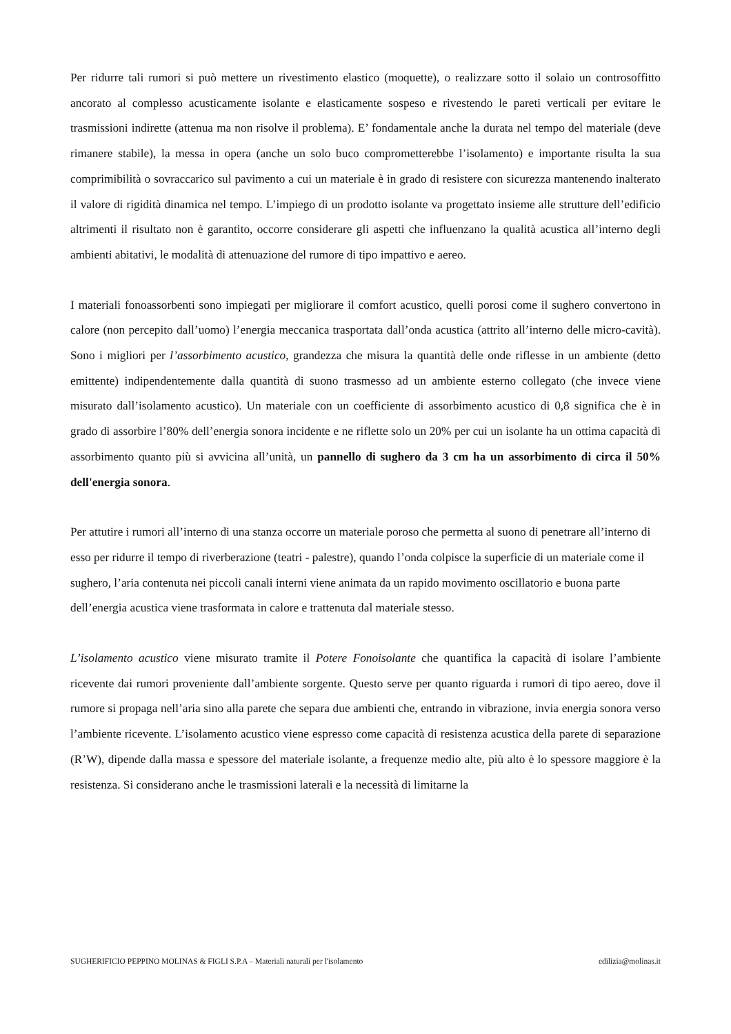Per ridurre tali rumori si può mettere un rivestimento elastico (moquette), o realizzare sotto il solaio un controsoffitto ancorato al complesso acusticamente isolante e elasticamente sospeso e rivestendo le pareti verticali per evitare le trasmissioni indirette (attenua ma non risolve il problema). E’ fondamentale anche la durata nel tempo del materiale (deve rimanere stabile), la messa in opera (anche un solo buco comprometterebbe l’isolamento) e importante risulta la sua comprimibilità o sovraccarico sul pavimento a cui un materiale è in grado di resistere con sicurezza mantenendo inalterato il valore di rigidità dinamica nel tempo. L’impiego di un prodotto isolante va progettato insieme alle strutture dell’edificio altrimenti il risultato non è garantito, occorre considerare gli aspetti che influenzano la qualità acustica all’interno degli ambienti abitativi, le modalità di attenuazione del rumore di tipo impattivo e aereo.
I materiali fonoassorbenti sono impiegati per migliorare il comfort acustico, quelli porosi come il sughero convertono in calore (non percepito dall’uomo) l’energia meccanica trasportata dall’onda acustica (attrito all’interno delle micro-cavità). Sono i migliori per l’assorbimento acustico, grandezza che misura la quantità delle onde riflesse in un ambiente (detto emittente) indipendentemente dalla quantità di suono trasmesso ad un ambiente esterno collegato (che invece viene misurato dall’isolamento acustico). Un materiale con un coefficiente di assorbimento acustico di 0,8 significa che è in grado di assorbire l’80% dell’energia sonora incidente e ne riflette solo un 20% per cui un isolante ha un ottima capacità di assorbimento quanto più si avvicina all’unità, un pannello di sughero da 3 cm ha un assorbimento di circa il 50% dell'energia sonora.
Per attutire i rumori all’interno di una stanza occorre un materiale poroso che permetta al suono di penetrare all’interno di esso per ridurre il tempo di riverberazione (teatri - palestre), quando l’onda colpisce la superficie di un materiale come il sughero, l’aria contenuta nei piccoli canali interni viene animata da un rapido movimento oscillatorio e buona parte dell’energia acustica viene trasformata in calore e trattenuta dal materiale stesso.
L’isolamento acustico viene misurato tramite il Potere Fonoisolante che quantifica la capacità di isolare l’ambiente ricevente dai rumori proveniente dall’ambiente sorgente. Questo serve per quanto riguarda i rumori di tipo aereo, dove il rumore si propaga nell’aria sino alla parete che separa due ambienti che, entrando in vibrazione, invia energia sonora verso l’ambiente ricevente. L’isolamento acustico viene espresso come capacità di resistenza acustica della parete di separazione (R’W), dipende dalla massa e spessore del materiale isolante, a frequenze medio alte, più alto è lo spessore maggiore è la resistenza. Si considerano anche le trasmissioni laterali e la necessità di limitarne la
SUGHERIFICIO PEPPINO MOLINAS & FIGLI S.P.A – Materiali naturali per l'isolamento edilizia@molinas.it